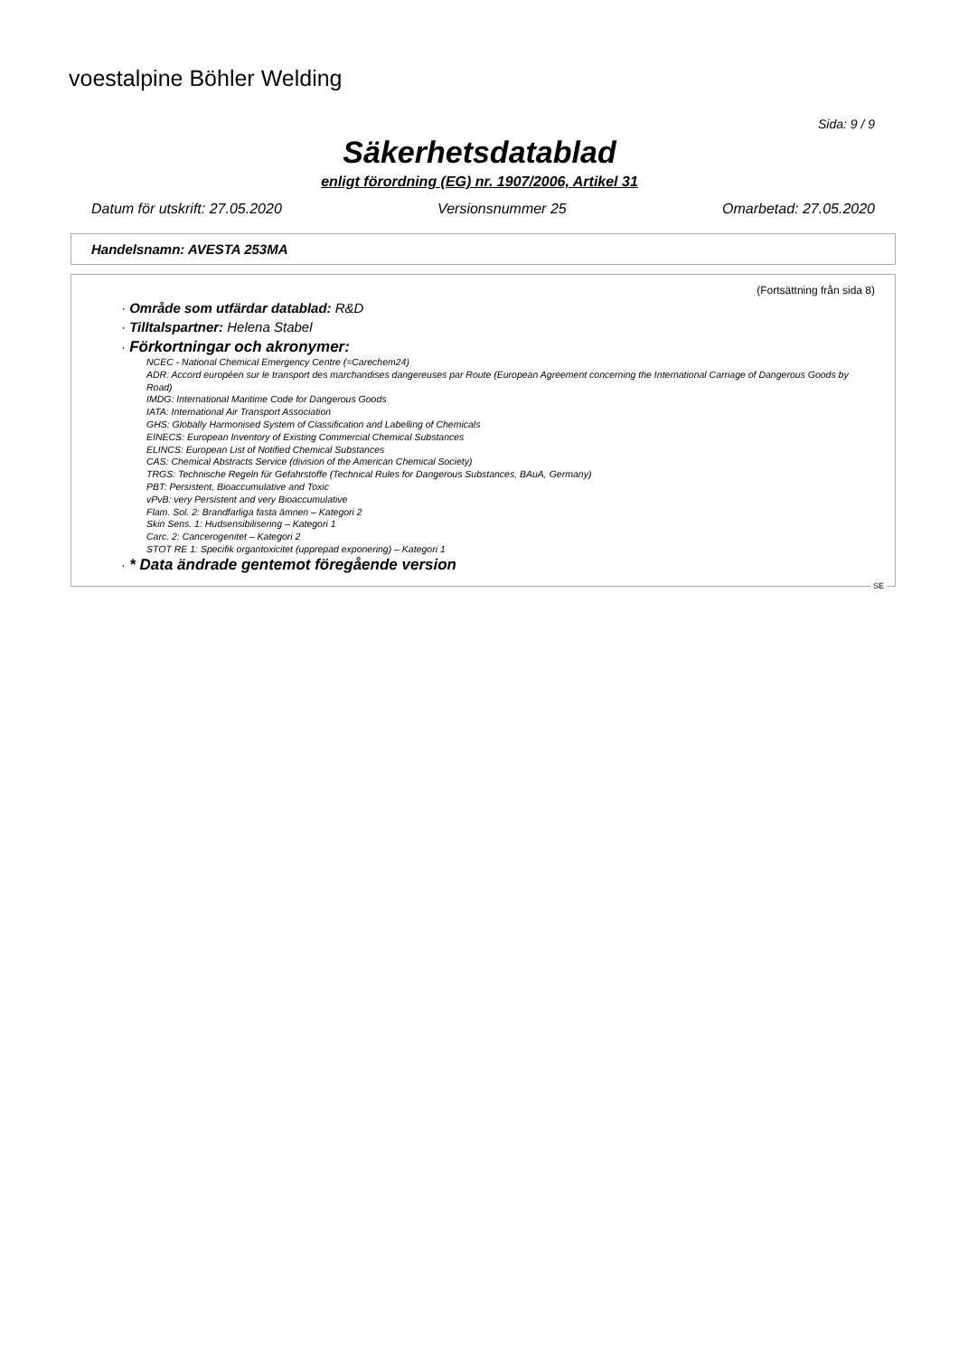voestalpine Böhler Welding
Sida: 9 / 9
Säkerhetsdatablad
enligt förordning (EG) nr. 1907/2006, Artikel 31
Datum för utskrift: 27.05.2020 Versionsnummer 25 Omarbetad: 27.05.2020
Handelsnamn: AVESTA 253MA
(Fortsättning från sida 8)
· Område som utfärdar datablad: R&D
· Tilltalspartner: Helena Stabel
· Förkortningar och akronymer:
NCEC - National Chemical Emergency Centre (=Carechem24)
ADR: Accord européen sur le transport des marchandises dangereuses par Route (European Agreement concerning the International Carriage of Dangerous Goods by Road)
IMDG: International Maritime Code for Dangerous Goods
IATA: International Air Transport Association
GHS: Globally Harmonised System of Classification and Labelling of Chemicals
EINECS: European Inventory of Existing Commercial Chemical Substances
ELINCS: European List of Notified Chemical Substances
CAS: Chemical Abstracts Service (division of the American Chemical Society)
TRGS: Technische Regeln für Gefahrstoffe (Technical Rules for Dangerous Substances, BAuA, Germany)
PBT: Persistent, Bioaccumulative and Toxic
vPvB: very Persistent and very Bioaccumulative
Flam. Sol. 2: Brandfarliga fasta ämnen – Kategori 2
Skin Sens. 1: Hudsensibilisering – Kategori 1
Carc. 2: Cancerogenitet – Kategori 2
STOT RE 1: Specifik organtoxicitet (upprepad exponering) – Kategori 1
· * Data ändrade gentemot föregående version
SE